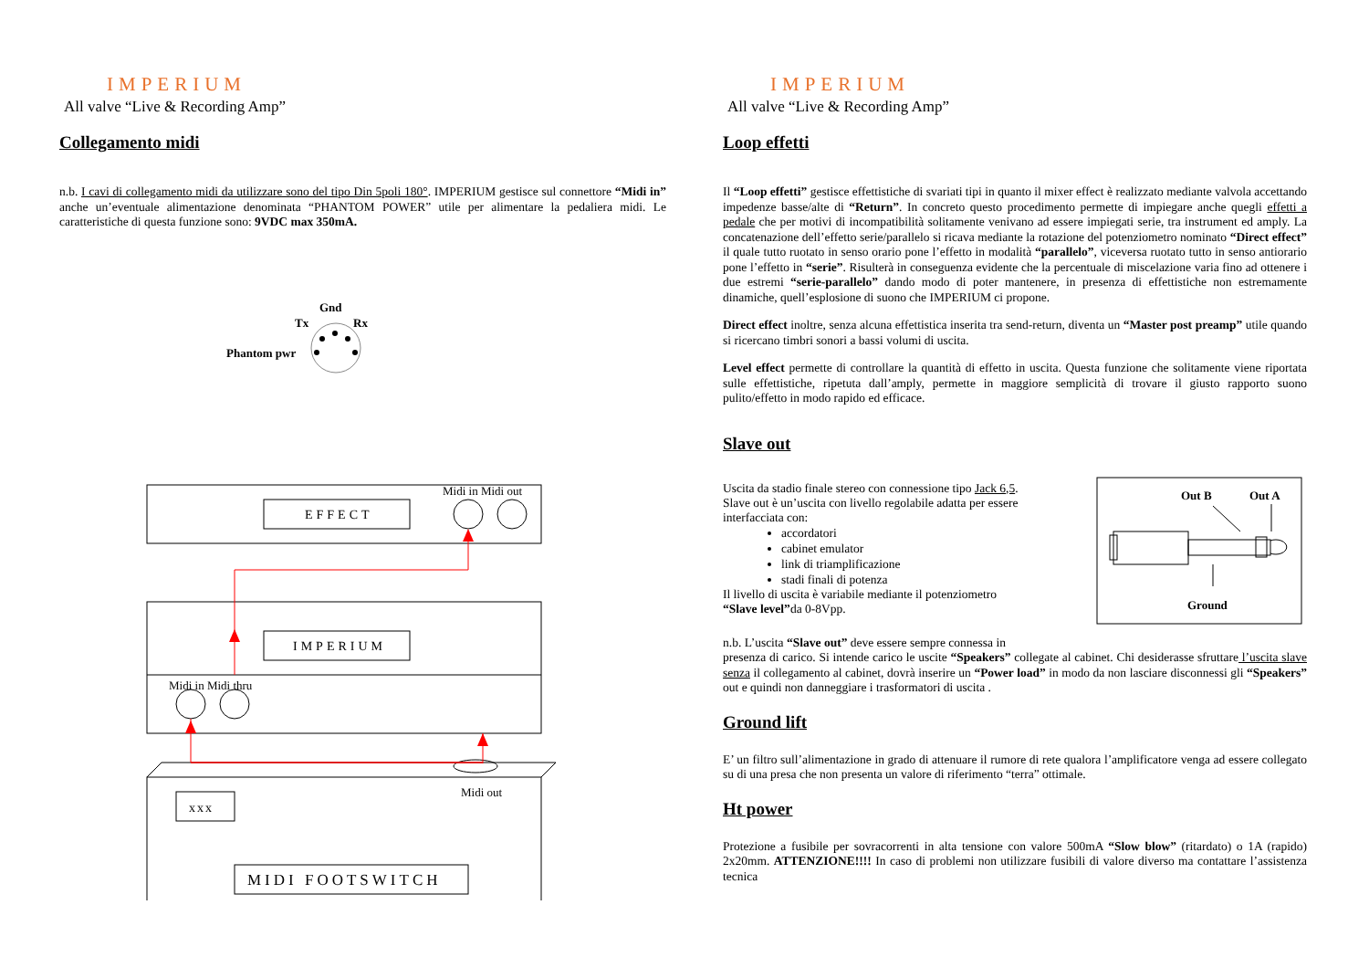IMPERIUM
All valve “Live & Recording Amp”
Collegamento midi
n.b. I cavi di collegamento midi da utilizzare sono del tipo Din 5poli 180°. IMPERIUM gestisce sul connettore “Midi in” anche un’eventuale alimentazione denominata “PHANTOM POWER” utile per alimentare la pedaliera midi. Le caratteristiche di questa funzione sono: 9VDC max 350mA.
Gnd
Tx
Rx
Phantom pwr
Midi in Midi out
EFFECT
IMPERIUM
Midi in Midi thru
Midi out
xxx
MIDI FOOTSWITCH
IMPERIUM
All valve “Live & Recording Amp”
Loop effetti
Il “Loop effetti” gestisce effettistiche di svariati tipi in quanto il mixer effect è realizzato mediante valvola accettando impedenze basse/alte di “Return”. In concreto questo procedimento permette di impiegare anche quegli effetti a pedale che per motivi di incompatibilità solitamente venivano ad essere impiegati serie, tra instrument ed amply. La concatenazione dell’effetto serie/parallelo si ricava mediante la rotazione del potenziometro nominato “Direct effect” il quale tutto ruotato in senso orario pone l’effetto in modalità “parallelo”, viceversa ruotato tutto in senso antiorario pone l’effetto in “serie”. Risulterà in conseguenza evidente che la percentuale di miscelazione varia fino ad ottenere i due estremi “serie-parallelo” dando modo di poter mantenere, in presenza di effettistiche non estremamente dinamiche, quell’esplosione di suono che IMPERIUM ci propone.
Direct effect inoltre, senza alcuna effettistica inserita tra send-return, diventa un “Master post preamp” utile quando si ricercano timbri sonori a bassi volumi di uscita.
Level effect permette di controllare la quantità di effetto in uscita. Questa funzione che solitamente viene riportata sulle effettistiche, ripetuta dall’amply, permette in maggiore semplicità di trovare il giusto rapporto suono pulito/effetto in modo rapido ed efficace.
Slave out
Uscita da stadio finale stereo con connessione tipo Jack 6,5.
Slave out è un’uscita con livello regolabile adatta per essere interfacciata con:
accordatori
cabinet emulator
link di triamplificazione
stadi finali di potenza
Il livello di uscita è variabile mediante il potenziometro
“Slave level”da 0-8Vpp.
Out B
Out A
Ground
n.b. L’uscita “Slave out” deve essere sempre connessa in
presenza di carico. Si intende carico le uscite “Speakers” collegate al cabinet. Chi desiderasse sfruttare l’uscita slave senza il collegamento al cabinet, dovrà inserire un “Power load” in modo da non lasciare disconnessi gli “Speakers” out e quindi non danneggiare i trasformatori di uscita .
Ground lift
E’ un filtro sull’alimentazione in grado di attenuare il rumore di rete qualora l’amplificatore venga ad essere collegato su di una presa che non presenta un valore di riferimento “terra” ottimale.
Ht power
Protezione a fusibile per sovracorrenti in alta tensione con valore 500mA “Slow blow” (ritardato) o 1A (rapido) 2x20mm. ATTENZIONE!!!! In caso di problemi non utilizzare fusibili di valore diverso ma contattare l’assistenza tecnica